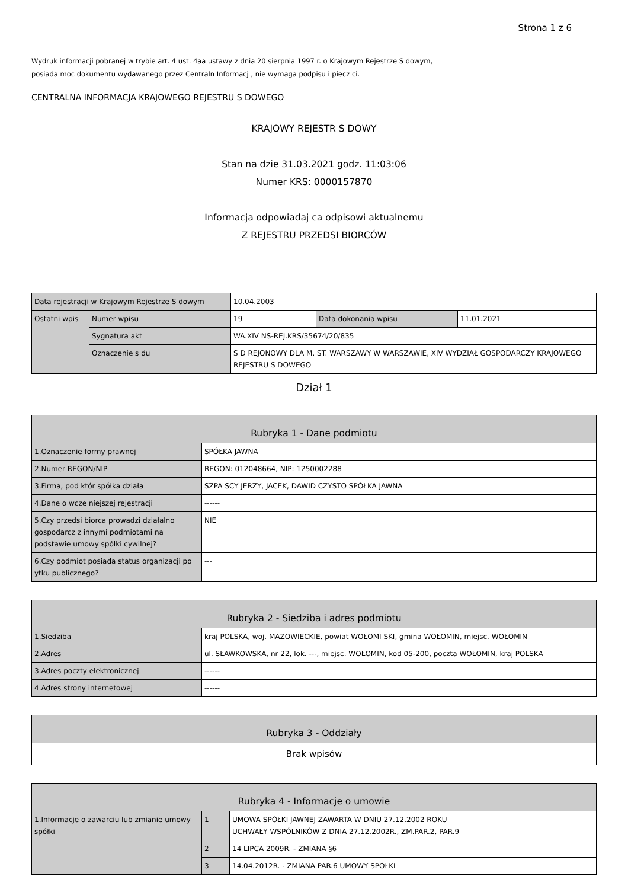Strona 1 z 6
Wydruk informacji pobranej w trybie art. 4 ust. 4aa ustawy z dnia 20 sierpnia 1997 r. o Krajowym Rejestrze S dowym,
posiada moc dokumentu wydawanego przez Centraln Informacj , nie wymaga podpisu i piecz ci.
CENTRALNA INFORMACJA KRAJOWEGO REJESTRU S DOWEGO
KRAJOWY REJESTR S DOWY
Stan na dzie 31.03.2021 godz. 11:03:06
Numer KRS: 0000157870
Informacja odpowiadaj ca odpisowi aktualnemu
Z REJESTRU PRZEDSI BIORCÓW
| Data rejestracji w Krajowym Rejestrze S dowym | | 10.04.2003 | | |
| Ostatni wpis | Numer wpisu | 19 | Data dokonania wpisu | 11.01.2021 |
| | Sygnatura akt | WA.XIV NS-REJ.KRS/35674/20/835 | | |
| | Oznaczenie s du | S D REJONOWY DLA M. ST. WARSZAWY W WARSZAWIE, XIV WYDZIAŁ GOSPODARCZY KRAJOWEGO REJESTRU S DOWEGO | | |
Dział 1
| Rubryka 1 - Dane podmiotu | |
| 1.Oznaczenie formy prawnej | SPÓŁKA JAWNA |
| 2.Numer REGON/NIP | REGON: 012048664, NIP: 1250002288 |
| 3.Firma, pod któr spółka działa | SZPA SCY JERZY, JACEK, DAWID CZYSTO SPÓŁKA JAWNA |
| 4.Dane o wcze niejszej rejestracji | ------ |
| 5.Czy przedsi biorca prowadzi działalno gospodarcz z innymi podmiotami na podstawie umowy spółki cywilnej? | NIE |
| 6.Czy podmiot posiada status organizacji po ytku publicznego? | --- |
| Rubryka 2 - Siedziba i adres podmiotu | |
| 1.Siedziba | kraj POLSKA, woj. MAZOWIECKIE, powiat WOŁOMI SKI, gmina WOŁOMIN, miejsc. WOŁOMIN |
| 2.Adres | ul. SŁAWKOWSKA, nr 22, lok. ---, miejsc. WOŁOMIN, kod 05-200, poczta WOŁOMIN, kraj POLSKA |
| 3.Adres poczty elektronicznej | ------ |
| 4.Adres strony internetowej | ------ |
| Rubryka 3 - Oddziały |
| Brak wpisów |
| Rubryka 4 - Informacje o umowie | | |
| 1.Informacje o zawarciu lub zmianie umowy spółki | 1 | UMOWA SPÓŁKI JAWNEJ ZAWARTA W DNIU 27.12.2002 ROKU UCHWAŁY WSPÓLNIKÓW Z DNIA 27.12.2002R., ZM.PAR.2, PAR.9 |
| | 2 | 14 LIPCA 2009R. - ZMIANA §6 |
| | 3 | 14.04.2012R. - ZMIANA PAR.6 UMOWY SPÓŁKI |